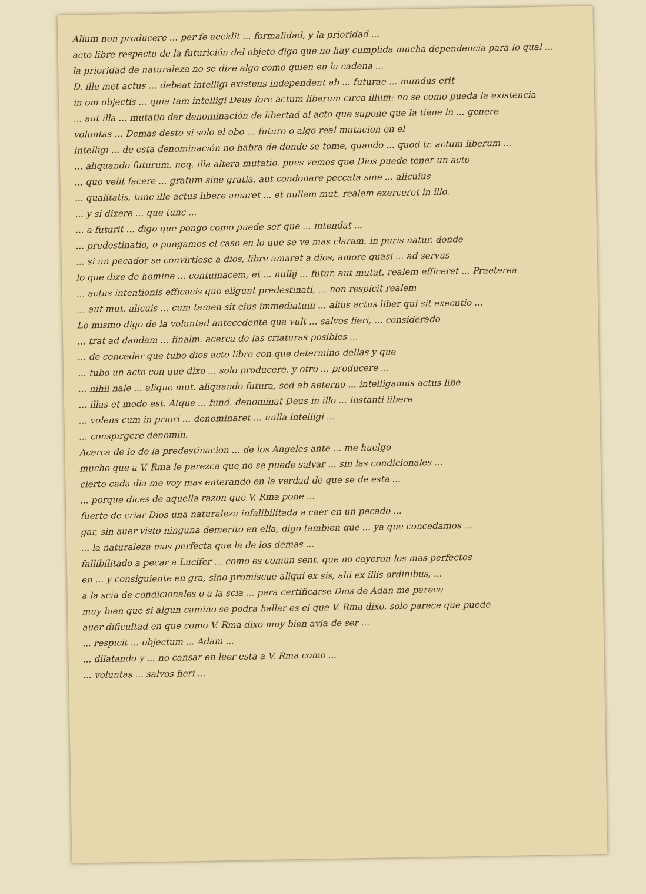Alium non producere ... per fe accidit ... formalidad, y la prioridad ...
acto libre respecto de la futurición del objeto digo que no hay cumplida mucha dependencia para lo qual ...
la prioridad de naturaleza no se dize algo como quien en la cadena ...
D. ille met actus ... debeat intelligi existens independent ab ... futurae ... mundus erit
in om objectis ... quia tam intelligi Deus fore actum liberum circa illum: no se como pueda la existencia
... aut illa ... mutatio dar denominación de libertad al acto que supone que la tiene in ... genere
voluntas ... Demas desto si solo el obo ... futuro o algo real mutacion en el
intelligi ... de esta denominación no habra de donde se tome, quando ... quod tr. actum liberum ...
... aliquando futurum, neq. illa altera mutatio. pues vemos que Dios puede tener un acto
... quo velit facere ... gratum sine gratia, aut condonare peccata sine ... alicuius
... qualitatis, tunc ille actus libere amaret ... et nullam mut. realem exerceret in illo.
... y si dixere ... que tunc ...
... a futurit ... digo que pongo como puede ser que ... intendat ...
... predestinatio, o pongamos el caso en lo que se ve mas claram. in puris natur. donde
... si un pecador se convirtiese a dios, libre amaret a dios, amore quasi ... ad servus
lo que dize de homine ... contumacem, et ... nullij ... futur. aut mutat. realem efficeret ... Praeterea
... actus intentionis efficacis quo eligunt predestinati, ... non respicit realem
... aut mut. alicuis ... cum tamen sit eius immediatum ... alius actus liber qui sit executio ...
Lo mismo digo de la voluntad antecedente qua vult ... salvos fieri, ... considerado
... trat ad dandam ... finalm. acerca de las criaturas posibles ...
... de conceder que tubo dios acto libre con que determino dellas y que
... tubo un acto con que dixo ... solo producere, y otro ... producere ...
... nihil nale ... alique mut. aliquando futura, sed ab aeterno ... intelligamus actus libe
... illas et modo est. Atque ... fund. denominat Deus in illo ... instanti libere
... volens cum in priori ... denominaret ... nulla intelligi ...
... conspirgere denomin.
Acerca de lo de la predestinacion ... de los Angeles ante ... me huelgo
mucho que a V. Rma le parezca que no se puede salvar ... sin las condicionales ...
cierto cada dia me voy mas enterando en la verdad de que se de esta ...
... porque dices de aquella razon que V. Rma pone ...
fuerte de criar Dios una naturaleza infalibilitada a caer en un pecado ...
gar, sin auer visto ninguna demerito en ella, digo tambien que ... ya que concedamos ...
... la naturaleza mas perfecta que la de los demas ...
fallibilitado a pecar a Lucifer ... como es comun sent. que no cayeron los mas perfectos
en ... y consiguiente en gra, sino promiscue aliqui ex sis, alii ex illis ordinibus, ...
a la scia de condicionales o a la scia ... para certificarse Dios de Adan me parece
muy bien que si algun camino se podra hallar es el que V. Rma dixo. solo parece que puede
auer dificultad en que como V. Rma dixo muy bien avia de ser ...
... respicit ... objectum ... Adam ...
... dilatando y ... no cansar en leer esta a V. Rma como ...
... voluntas ... salvos fieri ...